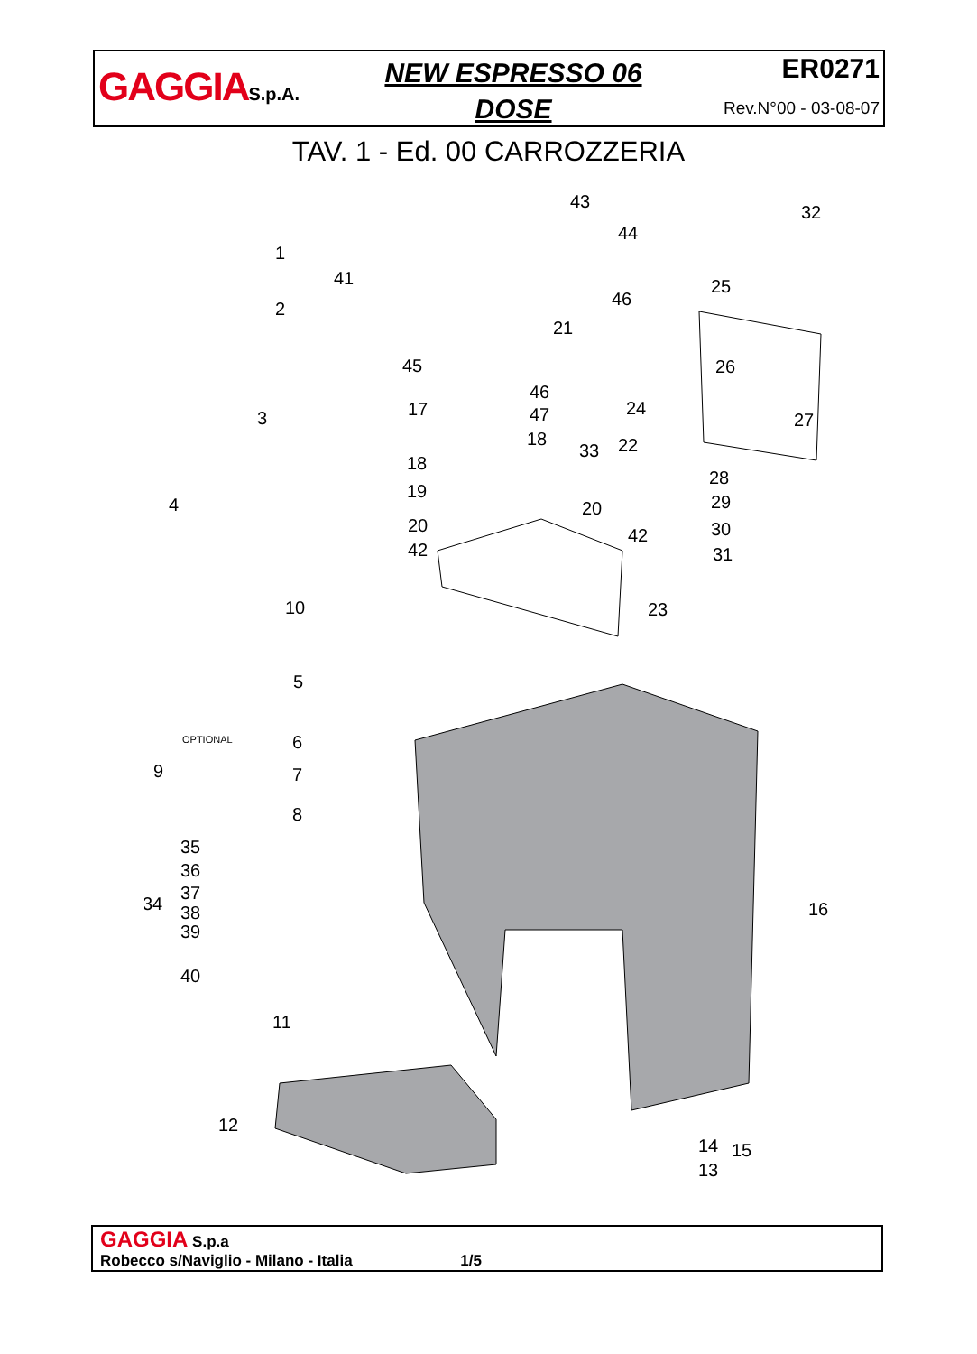GAGGIAS.p.A.
NEW ESPRESSO 06
DOSE
ER0271
Rev.N°00 - 03-08-07
TAV. 1 - Ed. 00 CARROZZERIA
1
2
3
4
10
41
43
44
46
32
25
21
45
26
46
17
47
24
27
18
33
22
18
28
19
29
20
20
30
42
42
31
23
5
6
9
7
8
35
36
37
34
38
16
39
40
11
12
14
15
13
OPTIONAL
GAGGIA S.p.a
Robecco s/Naviglio - Milano - Italia 1/5